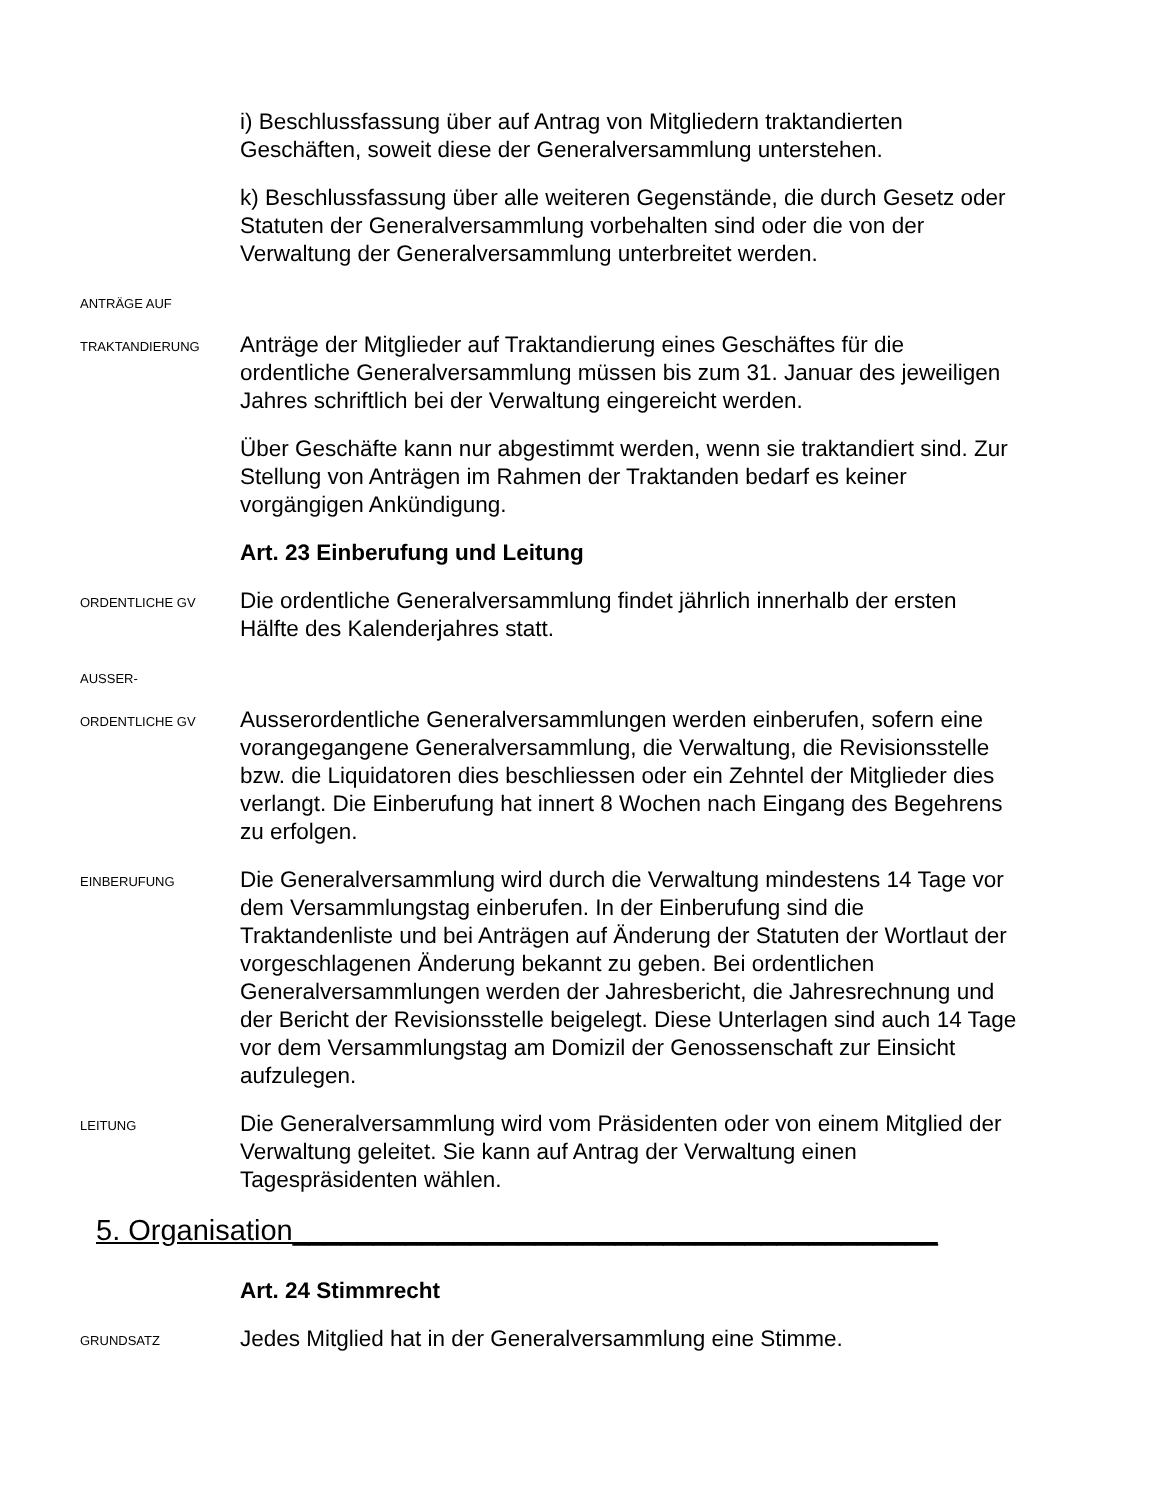i) Beschlussfassung über auf Antrag von Mitgliedern traktandierten Geschäften, soweit diese der Generalversammlung unterstehen.
k) Beschlussfassung über alle weiteren Gegenstände, die durch Gesetz oder Statuten der Generalversammlung vorbehalten sind oder die von der Verwaltung der Generalversammlung unterbreitet werden.
ANTRÄGE AUF
TRAKTANDIERUNG
Anträge der Mitglieder auf Traktandierung eines Geschäftes für die ordentliche Generalversammlung müssen bis zum 31. Januar des jeweiligen Jahres schriftlich bei der Verwaltung eingereicht werden.
Über Geschäfte kann nur abgestimmt werden, wenn sie traktandiert sind. Zur Stellung von Anträgen im Rahmen der Traktanden bedarf es keiner vorgängigen Ankündigung.
Art. 23 Einberufung und Leitung
ORDENTLICHE GV
Die ordentliche Generalversammlung findet jährlich innerhalb der ersten Hälfte des Kalenderjahres statt.
AUSSER-
ORDENTLICHE GV
Ausserordentliche Generalversammlungen werden einberufen, sofern eine vorangegangene Generalversammlung, die Verwaltung, die Revisionsstelle bzw. die Liquidatoren dies beschliessen oder ein Zehntel der Mitglieder dies verlangt. Die Einberufung hat innert 8 Wochen nach Eingang des Begehrens zu erfolgen.
EINBERUFUNG
Die Generalversammlung wird durch die Verwaltung mindestens 14 Tage vor dem Versammlungstag einberufen. In der Einberufung sind die Traktandenliste und bei Anträgen auf Änderung der Statuten der Wortlaut der vorgeschlagenen Änderung bekannt zu geben. Bei ordentlichen Generalversammlungen werden der Jahresbericht, die Jahresrechnung und der Bericht der Revisionsstelle beigelegt. Diese Unterlagen sind auch 14 Tage vor dem Versammlungstag am Domizil der Genossenschaft zur Einsicht aufzulegen.
LEITUNG
Die Generalversammlung wird vom Präsidenten oder von einem Mitglied der Verwaltung geleitet. Sie kann auf Antrag der Verwaltung einen Tagespräsidenten wählen.
5. Organisation________________________________________
Art. 24 Stimmrecht
GRUNDSATZ
Jedes Mitglied hat in der Generalversammlung eine Stimme.